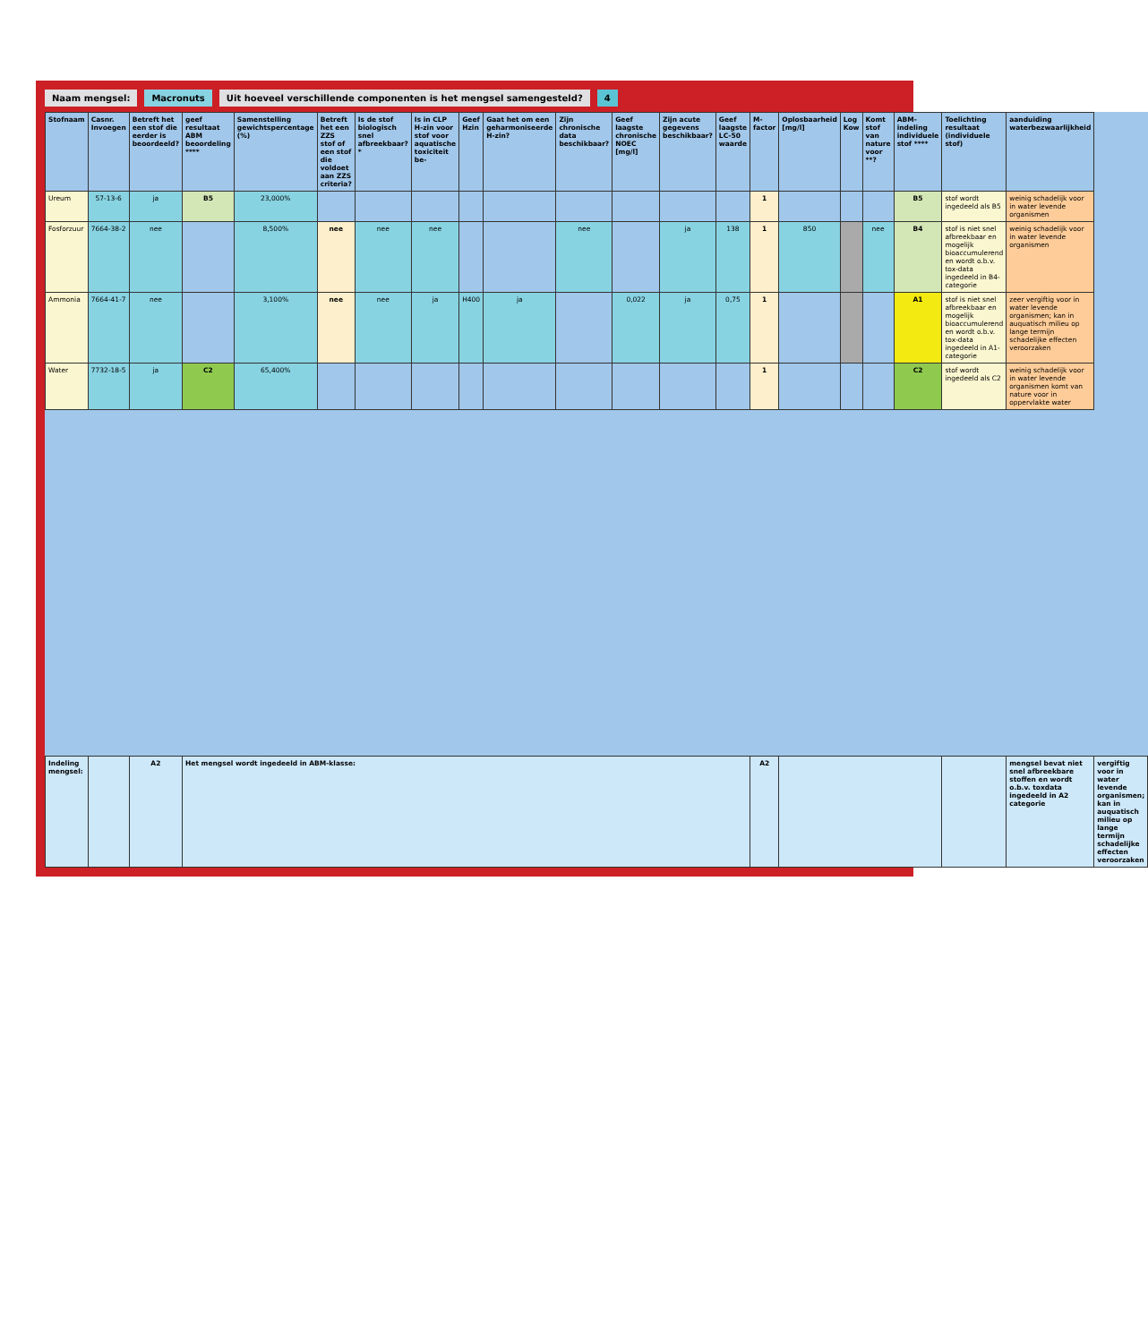Naam mengsel: Macronuts Uit hoeveel verschillende componenten is het mengsel samengesteld? 4
| Stofnaam | Casnr. Invoegen | Betreft het een stof die eerder is beoordeeld? | geef resultaat ABM beoordeling **** | Samenstelling gewichtspercentage (%) | Betreft het een ZZS stof of een stof die voldoet aan ZZS criteria? | Is de stof biologisch snel afbreekbaar?* | Is in CLP H-zin voor stof voor aquatische toxiciteit be- | Geef Hzin | Gaat het om een geharmoniseerde H-zin? | Zijn chronische data beschikbaar? | Geef laagste chronische NOEC [mg/l] | Zijn acute gegevens beschikbaar? | Geef laagste LC-50 waarde | M-factor | Oplosbaarheid [mg/l] | Log Kow | Komt stof van nature voor **? | ABM-indeling individuele stof **** | Toelichting resultaat (individuele stof) | aanduiding waterbezwaarlijkheid | |
| --- | --- | --- | --- | --- | --- | --- | --- | --- | --- | --- | --- | --- | --- | --- | --- | --- | --- | --- | --- | --- | --- |
| Ureum | 57-13-6 | ja | B5 | 23,000% | | | | | | | | | | 1 | | | | B5 | stof wordt ingedeeld als B5 | weinig schadelijk voor in water levende organismen | |
| Fosforzuur | 7664-38-2 | nee | | 8,500% | nee | nee | nee | | | nee | | ja | 138 | 1 | 850 | | nee | B4 | stof is niet snel afbreekbaar en mogelijk bioaccumulerend en wordt o.b.v. tox-data ingedeeld in B4-categorie | weinig schadelijk voor in water levende organismen | |
| Ammonia | 7664-41-7 | nee | | 3,100% | nee | nee | ja | H400 | ja | | 0,022 | ja | 0,75 | 1 | | | | A1 | stof is niet snel afbreekbaar en mogelijk bioaccumulerend en wordt o.b.v. tox-data ingedeeld in A1-categorie | zeer vergiftig voor in water levende organismen; kan in auquatisch milieu op lange termijn schadelijke effecten veroorzaken | |
| Water | 7732-18-5 | ja | C2 | 65,400% | | | | | | | | | | 1 | | | | C2 | stof wordt ingedeeld als C2 | weinig schadelijk voor in water levende organismen komt van nature voor in oppervlakte water | |
| Indeling mengsel: | | A2 | Het mengsel wordt ingedeeld in ABM-klasse: | | | | | | | | | | | A2 | | | | | | mengsel bevat niet snel afbreekbare stoffen en wordt o.b.v. toxdata ingedeeld in A2 categorie | vergiftig voor in water levende organismen; kan in auquatisch milieu op lange termijn schadelijke effecten veroorzaken |